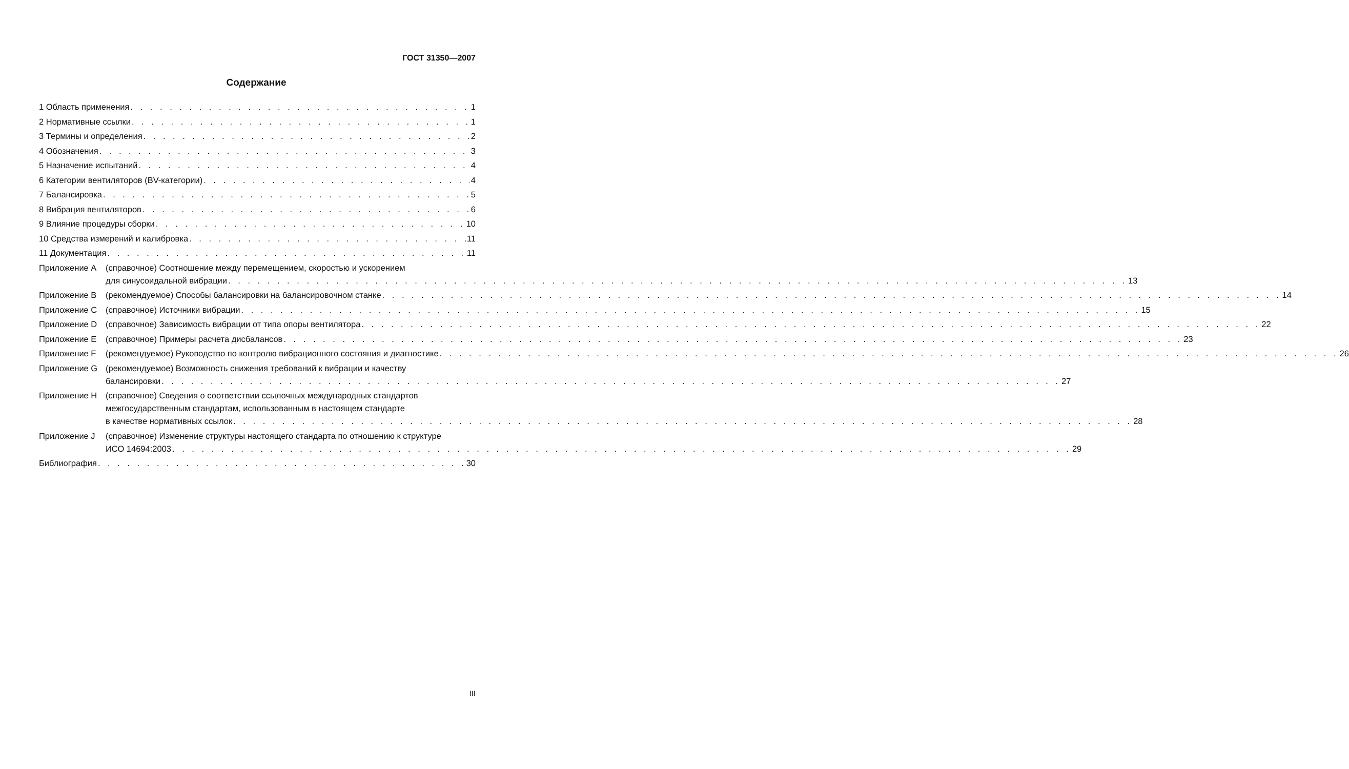ГОСТ 31350—2007
Содержание
1 Область применения 1
2 Нормативные ссылки 1
3 Термины и определения 2
4 Обозначения 3
5 Назначение испытаний 4
6 Категории вентиляторов (BV-категории) 4
7 Балансировка 5
8 Вибрация вентиляторов 6
9 Влияние процедуры сборки 10
10 Средства измерений и калибровка 11
11 Документация 11
Приложение А (справочное) Соотношение между перемещением, скоростью и ускорением
для синусоидальной вибрации 13
Приложение В (рекомендуемое) Способы балансировки на балансировочном станке 14
Приложение С (справочное) Источники вибрации 15
Приложение D (справочное) Зависимость вибрации от типа опоры вентилятора 22
Приложение Е (справочное) Примеры расчета дисбалансов 23
Приложение F (рекомендуемое) Руководство по контролю вибрационного состояния и диагностике 26
Приложение G (рекомендуемое) Возможность снижения требований к вибрации и качеству
балансировки 27
Приложение Н (справочное) Сведения о соответствии ссылочных международных стандартов
межгосударственным стандартам, использованным в настоящем стандарте
в качестве нормативных ссылок 28
Приложение J (справочное) Изменение структуры настоящего стандарта по отношению к структуре
ИСО 14694:2003 29
Библиография 30
III